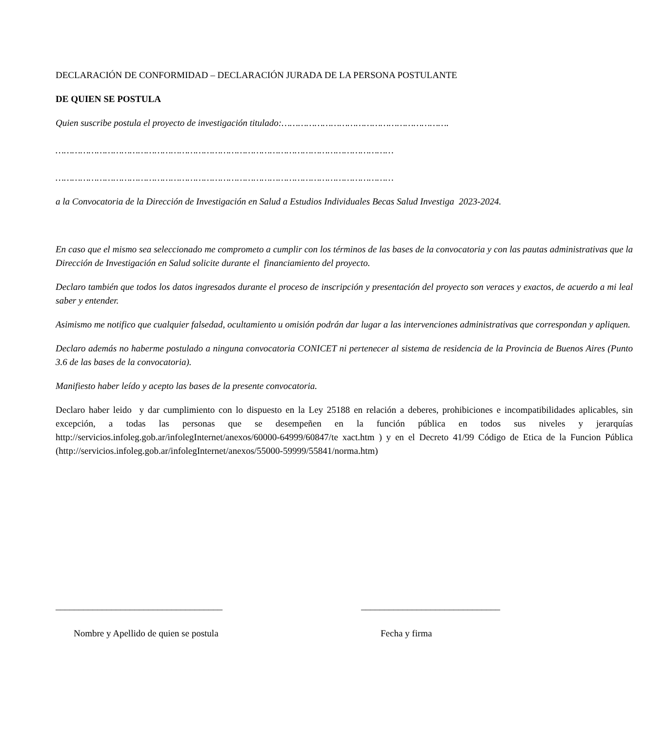DECLARACIÓN DE CONFORMIDAD – DECLARACIÓN JURADA DE LA PERSONA POSTULANTE
DE QUIEN SE POSTULA
Quien suscribe postula el proyecto de investigación titulado:…………………………………………………….
……………………………………………………………………………………………………………
……………………………………………………………………………………………………………
a la Convocatoria de la Dirección de Investigación en Salud a Estudios Individuales Becas Salud Investiga 2023-2024.
En caso que el mismo sea seleccionado me comprometo a cumplir con los términos de las bases de la convocatoria y con las pautas administrativas que la Dirección de Investigación en Salud solicite durante el financiamiento del proyecto.
Declaro también que todos los datos ingresados durante el proceso de inscripción y presentación del proyecto son veraces y exactos, de acuerdo a mi leal saber y entender.
Asimismo me notifico que cualquier falsedad, ocultamiento u omisión podrán dar lugar a las intervenciones administrativas que correspondan y apliquen.
Declaro además no haberme postulado a ninguna convocatoria CONICET ni pertenecer al sistema de residencia de la Provincia de Buenos Aires (Punto 3.6 de las bases de la convocatoria).
Manifiesto haber leído y acepto las bases de la presente convocatoria.
Declaro haber leido y dar cumplimiento con lo dispuesto en la Ley 25188 en relación a deberes, prohibiciones e incompatibilidades aplicables, sin excepción, a todas las personas que se desempeñen en la función pública en todos sus niveles y jerarquías http://servicios.infoleg.gob.ar/infolegInternet/anexos/60000-64999/60847/te xact.htm ) y en el Decreto 41/99 Código de Etica de la Funcion Pública (http://servicios.infoleg.gob.ar/infolegInternet/anexos/55000-59999/55841/norma.htm)
____________________________________
Nombre y Apellido de quien se postula
______________________________
Fecha y firma